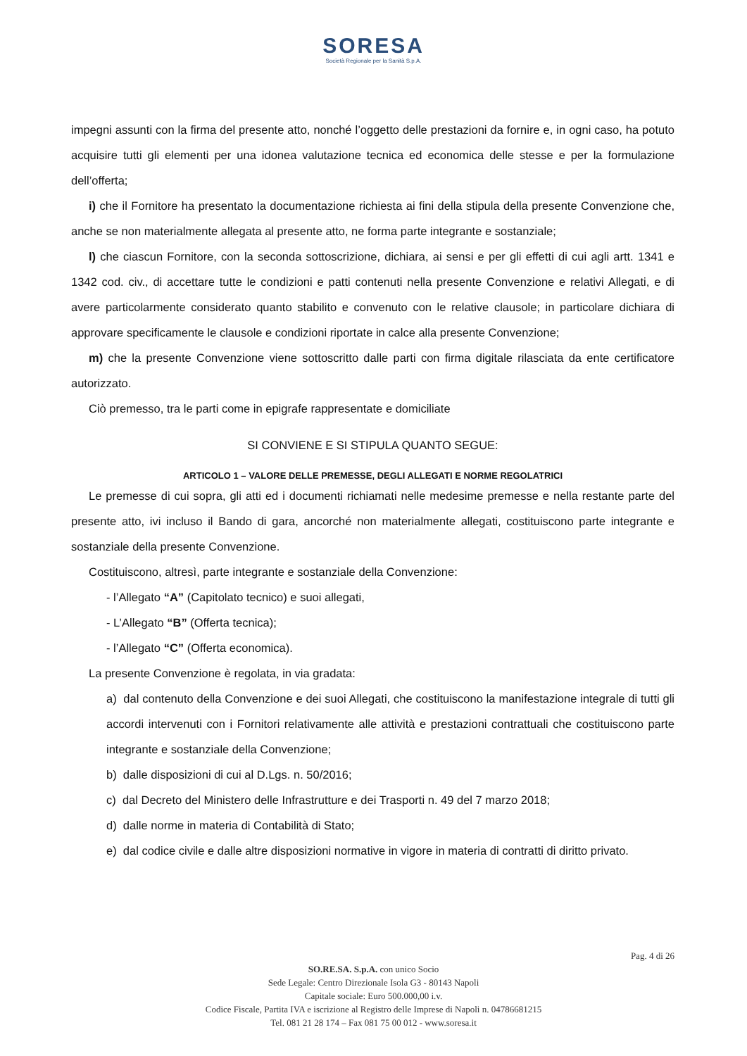SORESA
Società Regionale per la Sanità S.p.A.
impegni assunti con la firma del presente atto, nonché l’oggetto delle prestazioni da fornire e, in ogni caso, ha potuto acquisire tutti gli elementi per una idonea valutazione tecnica ed economica delle stesse e per la formulazione dell’offerta;
i) che il Fornitore ha presentato la documentazione richiesta ai fini della stipula della presente Convenzione che, anche se non materialmente allegata al presente atto, ne forma parte integrante e sostanziale;
l) che ciascun Fornitore, con la seconda sottoscrizione, dichiara, ai sensi e per gli effetti di cui agli artt. 1341 e 1342 cod. civ., di accettare tutte le condizioni e patti contenuti nella presente Convenzione e relativi Allegati, e di avere particolarmente considerato quanto stabilito e convenuto con le relative clausole; in particolare dichiara di approvare specificamente le clausole e condizioni riportate in calce alla presente Convenzione;
m) che la presente Convenzione viene sottoscritto dalle parti con firma digitale rilasciata da ente certificatore autorizzato.
Ciò premesso, tra le parti come in epigrafe rappresentate e domiciliate
SI CONVIENE E SI STIPULA QUANTO SEGUE:
ARTICOLO 1 – VALORE DELLE PREMESSE, DEGLI ALLEGATI E NORME REGOLATRICI
Le premesse di cui sopra, gli atti ed i documenti richiamati nelle medesime premesse e nella restante parte del presente atto, ivi incluso il Bando di gara, ancorché non materialmente allegati, costituiscono parte integrante e sostanziale della presente Convenzione.
Costituiscono, altresì, parte integrante e sostanziale della Convenzione:
- l’Allegato “A” (Capitolato tecnico) e suoi allegati,
- L’Allegato “B” (Offerta tecnica);
- l’Allegato “C” (Offerta economica).
La presente Convenzione è regolata, in via gradata:
a) dal contenuto della Convenzione e dei suoi Allegati, che costituiscono la manifestazione integrale di tutti gli accordi intervenuti con i Fornitori relativamente alle attività e prestazioni contrattuali che costituiscono parte integrante e sostanziale della Convenzione;
b) dalle disposizioni di cui al D.Lgs. n. 50/2016;
c) dal Decreto del Ministero delle Infrastrutture e dei Trasporti n. 49 del 7 marzo 2018;
d) dalle norme in materia di Contabilità di Stato;
e) dal codice civile e dalle altre disposizioni normative in vigore in materia di contratti di diritto privato.
Pag. 4 di 26
SO.RE.SA. S.p.A. con unico Socio
Sede Legale: Centro Direzionale Isola G3 - 80143 Napoli
Capitale sociale: Euro 500.000,00 i.v.
Codice Fiscale, Partita IVA e iscrizione al Registro delle Imprese di Napoli n. 04786681215
Tel. 081 21 28 174 – Fax 081 75 00 012 - www.soresa.it